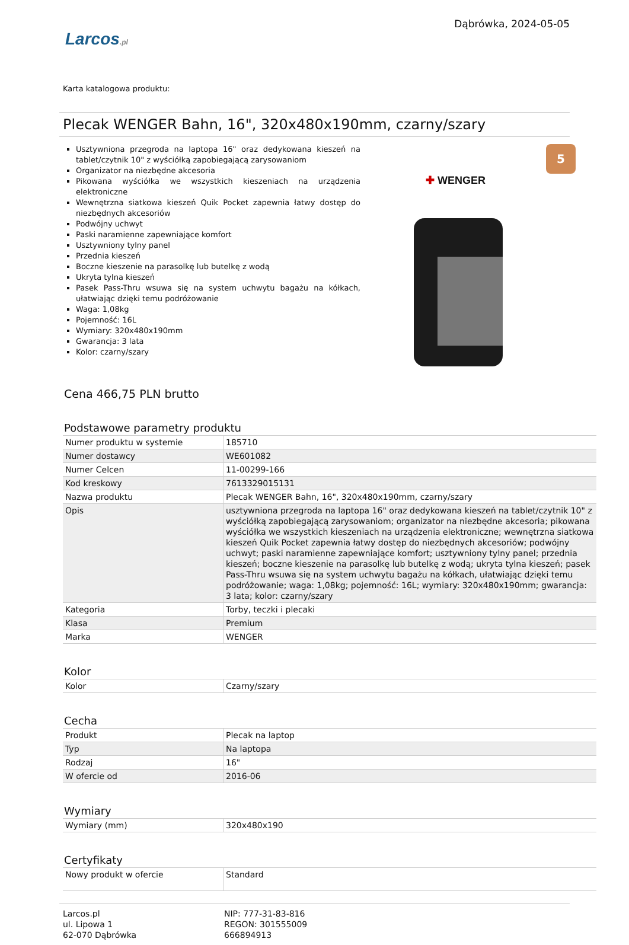Larcos.pl
Dąbrówka, 2024-05-05
Karta katalogowa produktu:
Plecak WENGER Bahn, 16", 320x480x190mm, czarny/szary
Usztywniona przegroda na laptopa 16" oraz dedykowana kieszeń na tablet/czytnik 10" z wyściółką zapobiegającą zarysowaniom
Organizator na niezbędne akcesoria
Pikowana wyściółka we wszystkich kieszeniach na urządzenia elektroniczne
Wewnętrzna siatkowa kieszeń Quik Pocket zapewnia łatwy dostęp do niezbędnych akcesoriów
Podwójny uchwyt
Paski naramienne zapewniające komfort
Usztywniony tylny panel
Przednia kieszeń
Boczne kieszenie na parasolkę lub butelkę z wodą
Ukryta tylna kieszeń
Pasek Pass-Thru wsuwa się na system uchwytu bagażu na kółkach, ułatwiając dzięki temu podróżowanie
Waga: 1,08kg
Pojemność: 16L
Wymiary: 320x480x190mm
Gwarancja: 3 lata
Kolor: czarny/szary
5
✚ WENGER
Cena 466,75 PLN brutto
Podstawowe parametry produktu
| Numer produktu w systemie | 185710 |
| Numer dostawcy | WE601082 |
| Numer Celcen | 11-00299-166 |
| Kod kreskowy | 7613329015131 |
| Nazwa produktu | Plecak WENGER Bahn, 16", 320x480x190mm, czarny/szary |
| Opis | usztywniona przegroda na laptopa 16" oraz dedykowana kieszeń na tablet/czytnik 10" z wyściółką zapobiegającą zarysowaniom; organizator na niezbędne akcesoria; pikowana wyściółka we wszystkich kieszeniach na urządzenia elektroniczne; wewnętrzna siatkowa kieszeń Quik Pocket zapewnia łatwy dostęp do niezbędnych akcesoriów; podwójny uchwyt; paski naramienne zapewniające komfort; usztywniony tylny panel; przednia kieszeń; boczne kieszenie na parasolkę lub butelkę z wodą; ukryta tylna kieszeń; pasek Pass-Thru wsuwa się na system uchwytu bagażu na kółkach, ułatwiając dzięki temu podróżowanie; waga: 1,08kg; pojemność: 16L; wymiary: 320x480x190mm; gwarancja: 3 lata; kolor: czarny/szary |
| Kategoria | Torby, teczki i plecaki |
| Klasa | Premium |
| Marka | WENGER |
Kolor
| Kolor | Czarny/szary |
Cecha
| Produkt | Plecak na laptop |
| Typ | Na laptopa |
| Rodzaj | 16" |
| W ofercie od | 2016-06 |
Wymiary
| Wymiary (mm) | 320x480x190 |
Certyfikaty
| Nowy produkt w ofercie | Standard |
Larcos.pl
ul. Lipowa 1
62-070 Dąbrówka
NIP: 777-31-83-816
REGON: 301555009
666894913